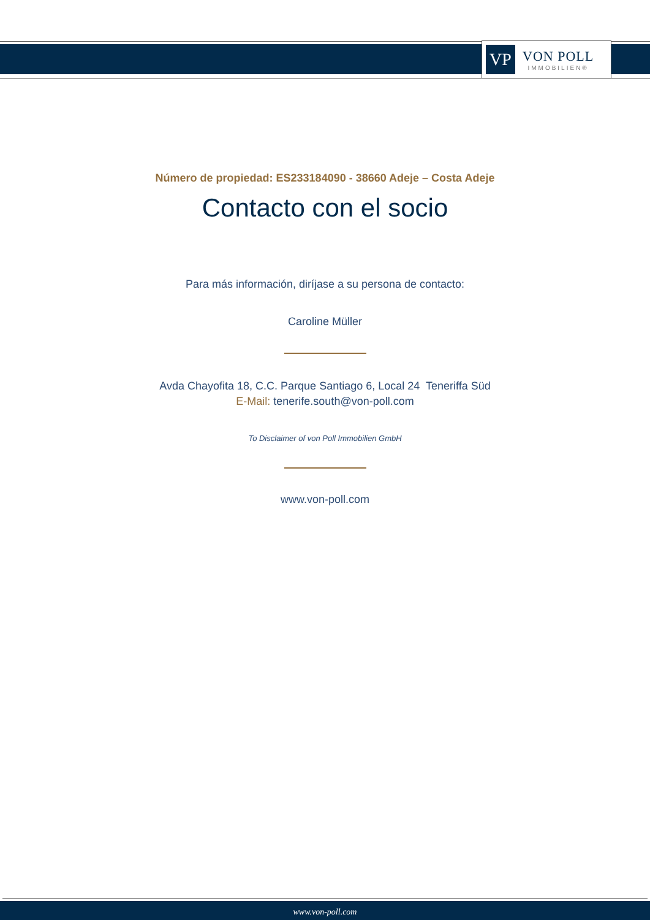VP
VON POLL
IMMOBILIEN®
Número de propiedad: ES233184090 - 38660 Adeje – Costa Adeje
Contacto con el socio
Para más información, diríjase a su persona de contacto:
Caroline Müller
Avda Chayofita 18, C.C. Parque Santiago 6, Local 24 Teneriffa Süd
E-Mail: tenerife.south@von-poll.com
To Disclaimer of von Poll Immobilien GmbH
www.von-poll.com
www.von-poll.com